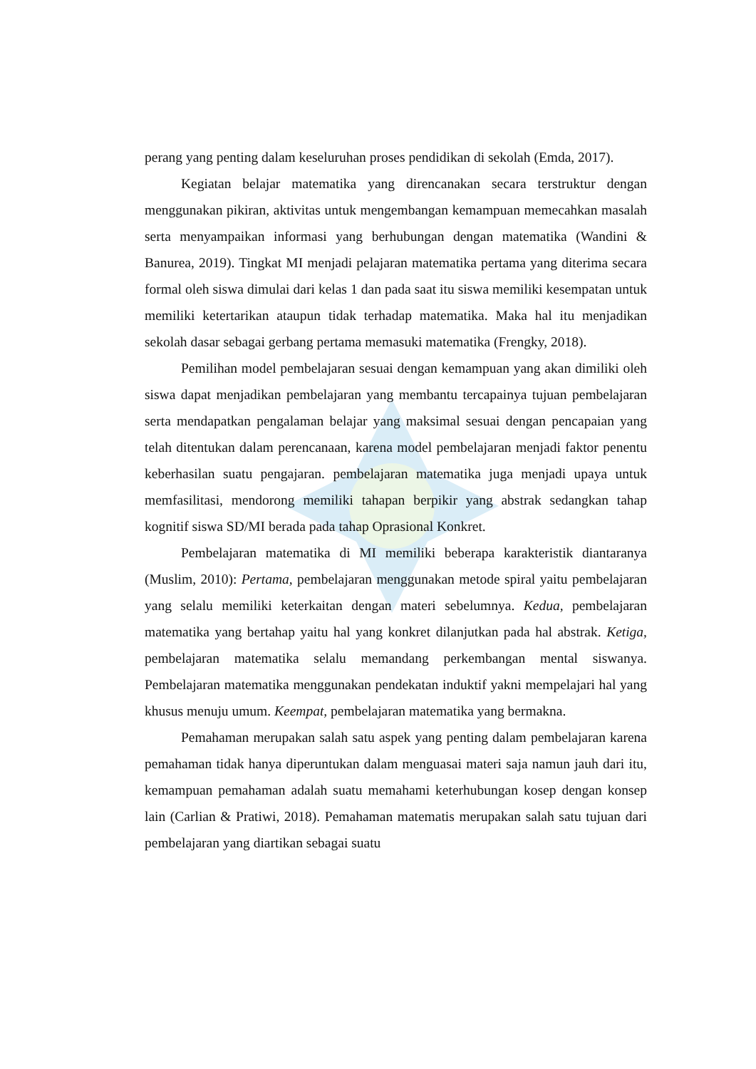perang yang penting dalam keseluruhan proses pendidikan di sekolah (Emda, 2017).
Kegiatan belajar matematika yang direncanakan secara terstruktur dengan menggunakan pikiran, aktivitas untuk mengembangan kemampuan memecahkan masalah serta menyampaikan informasi yang berhubungan dengan matematika (Wandini & Banurea, 2019). Tingkat MI menjadi pelajaran matematika pertama yang diterima secara formal oleh siswa dimulai dari kelas 1 dan pada saat itu siswa memiliki kesempatan untuk memiliki ketertarikan ataupun tidak terhadap matematika. Maka hal itu menjadikan sekolah dasar sebagai gerbang pertama memasuki matematika (Frengky, 2018).
Pemilihan model pembelajaran sesuai dengan kemampuan yang akan dimiliki oleh siswa dapat menjadikan pembelajaran yang membantu tercapainya tujuan pembelajaran serta mendapatkan pengalaman belajar yang maksimal sesuai dengan pencapaian yang telah ditentukan dalam perencanaan, karena model pembelajaran menjadi faktor penentu keberhasilan suatu pengajaran. pembelajaran matematika juga menjadi upaya untuk memfasilitasi, mendorong memiliki tahapan berpikir yang abstrak sedangkan tahap kognitif siswa SD/MI berada pada tahap Oprasional Konkret.
Pembelajaran matematika di MI memiliki beberapa karakteristik diantaranya (Muslim, 2010): Pertama, pembelajaran menggunakan metode spiral yaitu pembelajaran yang selalu memiliki keterkaitan dengan materi sebelumnya. Kedua, pembelajaran matematika yang bertahap yaitu hal yang konkret dilanjutkan pada hal abstrak. Ketiga, pembelajaran matematika selalu memandang perkembangan mental siswanya. Pembelajaran matematika menggunakan pendekatan induktif yakni mempelajari hal yang khusus menuju umum. Keempat, pembelajaran matematika yang bermakna.
Pemahaman merupakan salah satu aspek yang penting dalam pembelajaran karena pemahaman tidak hanya diperuntukan dalam menguasai materi saja namun jauh dari itu, kemampuan pemahaman adalah suatu memahami keterhubungan kosep dengan konsep lain (Carlian & Pratiwi, 2018). Pemahaman matematis merupakan salah satu tujuan dari pembelajaran yang diartikan sebagai suatu